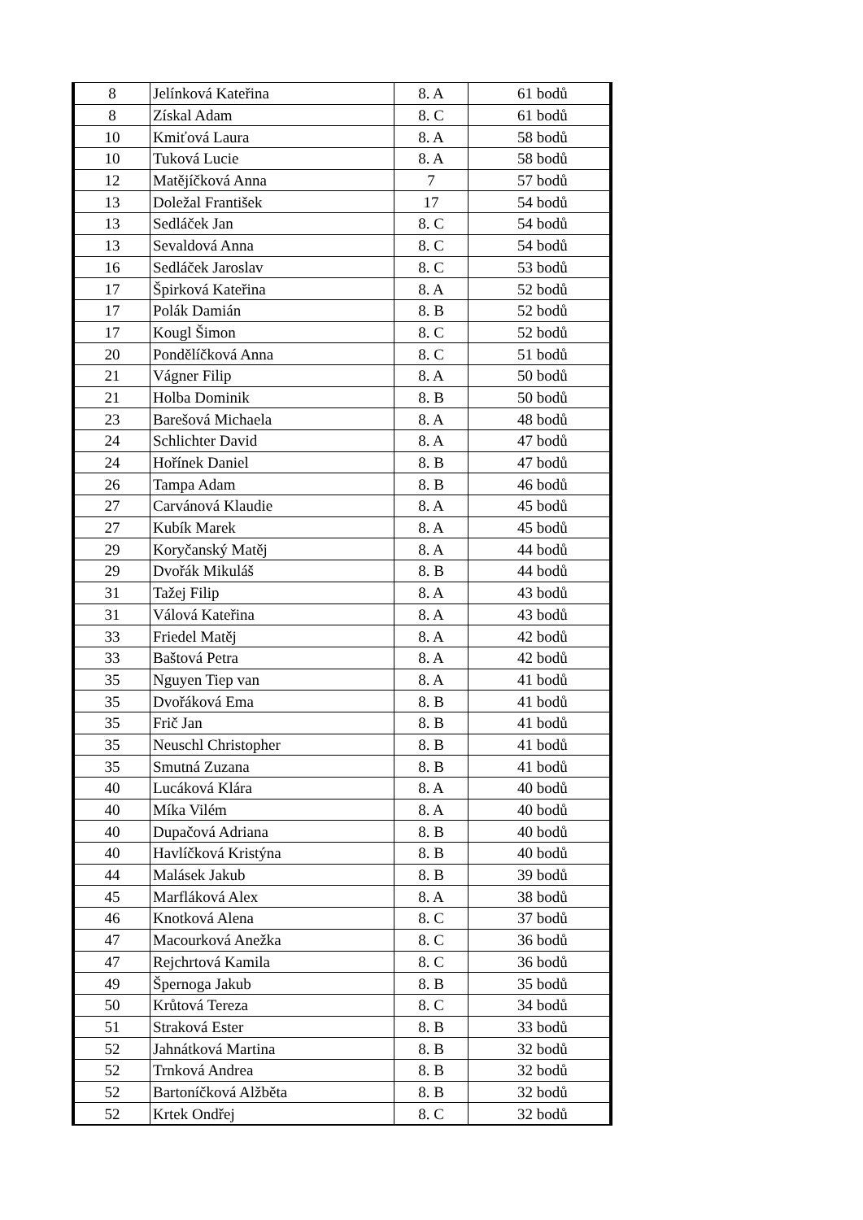| 8 | Jelínková Kateřina | 8. A | 61 bodů |
| 8 | Získal Adam | 8. C | 61 bodů |
| 10 | Kmiťová Laura | 8. A | 58 bodů |
| 10 | Tuková Lucie | 8. A | 58 bodů |
| 12 | Matějíčková Anna | 7 | 57 bodů |
| 13 | Doležal František | 17 | 54 bodů |
| 13 | Sedláček Jan | 8. C | 54 bodů |
| 13 | Sevaldová Anna | 8. C | 54 bodů |
| 16 | Sedláček Jaroslav | 8. C | 53 bodů |
| 17 | Špirková Kateřina | 8. A | 52 bodů |
| 17 | Polák Damián | 8. B | 52 bodů |
| 17 | Kougl Šimon | 8. C | 52 bodů |
| 20 | Pondělíčková Anna | 8. C | 51 bodů |
| 21 | Vágner Filip | 8. A | 50 bodů |
| 21 | Holba Dominik | 8. B | 50 bodů |
| 23 | Barešová Michaela | 8. A | 48 bodů |
| 24 | Schlichter David | 8. A | 47 bodů |
| 24 | Hořínek Daniel | 8. B | 47 bodů |
| 26 | Tampa Adam | 8. B | 46 bodů |
| 27 | Carvánová Klaudie | 8. A | 45 bodů |
| 27 | Kubík Marek | 8. A | 45 bodů |
| 29 | Koryčanský Matěj | 8. A | 44 bodů |
| 29 | Dvořák Mikuláš | 8. B | 44 bodů |
| 31 | Tažej Filip | 8. A | 43 bodů |
| 31 | Válová Kateřina | 8. A | 43 bodů |
| 33 | Friedel Matěj | 8. A | 42 bodů |
| 33 | Baštová Petra | 8. A | 42 bodů |
| 35 | Nguyen Tiep van | 8. A | 41 bodů |
| 35 | Dvořáková Ema | 8. B | 41 bodů |
| 35 | Frič Jan | 8. B | 41 bodů |
| 35 | Neuschl Christopher | 8. B | 41 bodů |
| 35 | Smutná Zuzana | 8. B | 41 bodů |
| 40 | Lucáková Klára | 8. A | 40 bodů |
| 40 | Míka Vilém | 8. A | 40 bodů |
| 40 | Dupačová Adriana | 8. B | 40 bodů |
| 40 | Havlíčková Kristýna | 8. B | 40 bodů |
| 44 | Malásek Jakub | 8. B | 39 bodů |
| 45 | Marfláková Alex | 8. A | 38 bodů |
| 46 | Knotková Alena | 8. C | 37 bodů |
| 47 | Macourková Anežka | 8. C | 36 bodů |
| 47 | Rejchrtová Kamila | 8. C | 36 bodů |
| 49 | Špernoga Jakub | 8. B | 35 bodů |
| 50 | Krůtová Tereza | 8. C | 34 bodů |
| 51 | Straková Ester | 8. B | 33 bodů |
| 52 | Jahnátková Martina | 8. B | 32 bodů |
| 52 | Trnková Andrea | 8. B | 32 bodů |
| 52 | Bartoníčková Alžběta | 8. B | 32 bodů |
| 52 | Krtek Ondřej | 8. C | 32 bodů |